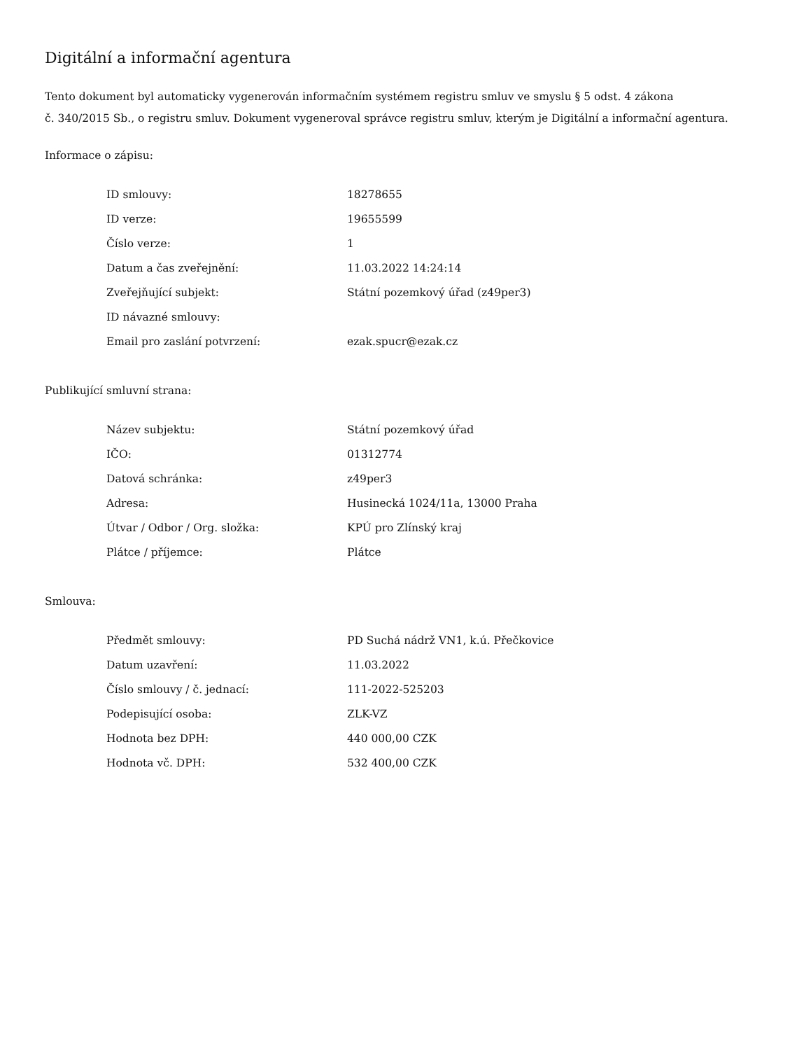Digitální a informační agentura
Tento dokument byl automaticky vygenerován informačním systémem registru smluv ve smyslu § 5 odst. 4 zákona
č. 340/2015 Sb., o registru smluv. Dokument vygeneroval správce registru smluv, kterým je Digitální a informační agentura.
Informace o zápisu:
| ID smlouvy: | 18278655 |
| ID verze: | 19655599 |
| Číslo verze: | 1 |
| Datum a čas zveřejnění: | 11.03.2022 14:24:14 |
| Zveřejňující subjekt: | Státní pozemkový úřad (z49per3) |
| ID návazné smlouvy: | |
| Email pro zaslání potvrzení: | ezak.spucr@ezak.cz |
Publikující smluvní strana:
| Název subjektu: | Státní pozemkový úřad |
| IČO: | 01312774 |
| Datová schránka: | z49per3 |
| Adresa: | Husinecká 1024/11a, 13000 Praha |
| Útvar / Odbor / Org. složka: | KPÚ pro Zlínský kraj |
| Plátce / příjemce: | Plátce |
Smlouva:
| Předmět smlouvy: | PD Suchá nádrž VN1, k.ú. Přečkovice |
| Datum uzavření: | 11.03.2022 |
| Číslo smlouvy / č. jednací: | 111-2022-525203 |
| Podepisující osoba: | ZLK-VZ |
| Hodnota bez DPH: | 440 000,00 CZK |
| Hodnota vč. DPH: | 532 400,00 CZK |